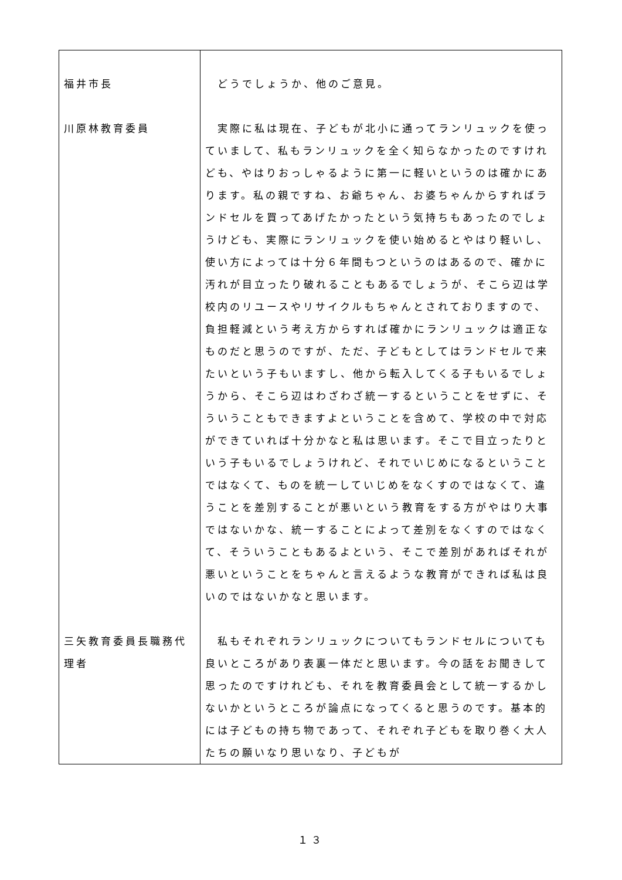| 福井市長 | どうでしょうか、他のご意見。 |
| 川原林教育委員 | 実際に私は現在、子どもが北小に通ってランリュックを使っていまして、私もランリュックを全く知らなかったのですけれども、やはりおっしゃるように第一に軽いというのは確かにあります。私の親ですね、お爺ちゃん、お婆ちゃんからすればランドセルを買ってあげたかったという気持ちもあったのでしょうけども、実際にランリュックを使い始めるとやはり軽いし、使い方によっては十分６年間もつというのはあるので、確かに汚れが目立ったり破れることもあるでしょうが、そこら辺は学校内のリユースやリサイクルもちゃんとされておりますので、負担軽減という考え方からすれば確かにランリュックは適正なものだと思うのですが、ただ、子どもとしてはランドセルで来たいという子もいますし、他から転入してくる子もいるでしょうから、そこら辺はわざわざ統一するということをせずに、そういうこともできますよということを含めて、学校の中で対応ができていれば十分かなと私は思います。そこで目立ったりという子もいるでしょうけれど、それでいじめになるということではなくて、ものを統一していじめをなくすのではなくて、違うことを差別することが悪いという教育をする方がやはり大事ではないかな、統一することによって差別をなくすのではなくて、そういうこともあるよという、そこで差別があればそれが悪いということをちゃんと言えるような教育ができれば私は良いのではないかなと思います。 |
| 三矢教育委員長職務代理者 | 私もそれぞれランリュックについてもランドセルについても良いところがあり表裏一体だと思います。今の話をお聞きして思ったのですけれども、それを教育委員会として統一するかしないかというところが論点になってくると思うのです。基本的には子どもの持ち物であって、それぞれ子どもを取り巻く大人たちの願いなり思いなり、子どもが |
１３